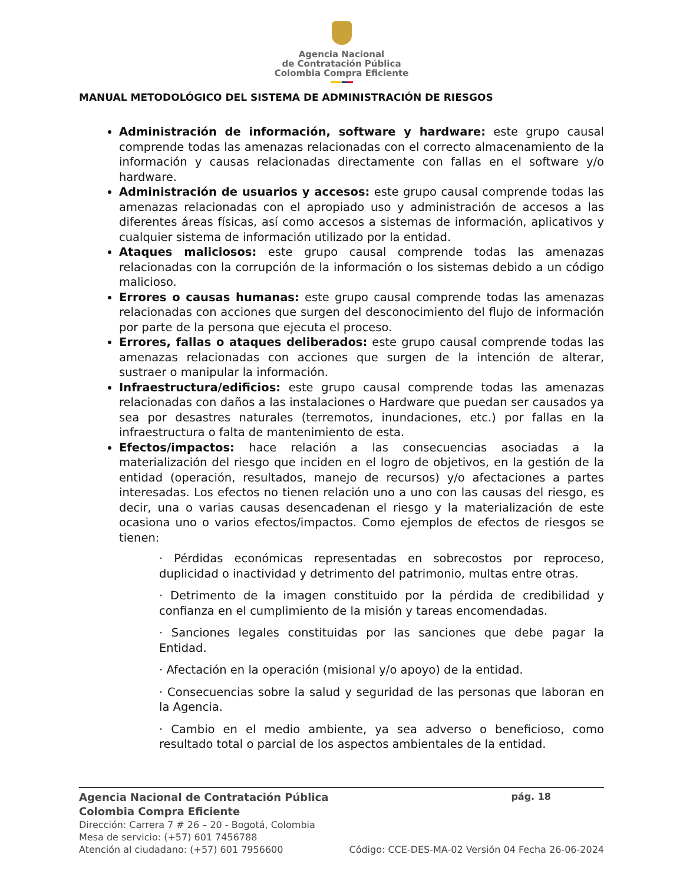Agencia Nacional
de Contratación Pública
Colombia Compra Eficiente
MANUAL METODOLÓGICO DEL SISTEMA DE ADMINISTRACIÓN DE RIESGOS
Administración de información, software y hardware: este grupo causal comprende todas las amenazas relacionadas con el correcto almacenamiento de la información y causas relacionadas directamente con fallas en el software y/o hardware.
Administración de usuarios y accesos: este grupo causal comprende todas las amenazas relacionadas con el apropiado uso y administración de accesos a las diferentes áreas físicas, así como accesos a sistemas de información, aplicativos y cualquier sistema de información utilizado por la entidad.
Ataques maliciosos: este grupo causal comprende todas las amenazas relacionadas con la corrupción de la información o los sistemas debido a un código malicioso.
Errores o causas humanas: este grupo causal comprende todas las amenazas relacionadas con acciones que surgen del desconocimiento del flujo de información por parte de la persona que ejecuta el proceso.
Errores, fallas o ataques deliberados: este grupo causal comprende todas las amenazas relacionadas con acciones que surgen de la intención de alterar, sustraer o manipular la información.
Infraestructura/edificios: este grupo causal comprende todas las amenazas relacionadas con daños a las instalaciones o Hardware que puedan ser causados ya sea por desastres naturales (terremotos, inundaciones, etc.) por fallas en la infraestructura o falta de mantenimiento de esta.
Efectos/impactos: hace relación a las consecuencias asociadas a la materialización del riesgo que inciden en el logro de objetivos, en la gestión de la entidad (operación, resultados, manejo de recursos) y/o afectaciones a partes interesadas. Los efectos no tienen relación uno a uno con las causas del riesgo, es decir, una o varias causas desencadenan el riesgo y la materialización de este ocasiona uno o varios efectos/impactos. Como ejemplos de efectos de riesgos se tienen:
· Pérdidas económicas representadas en sobrecostos por reproceso, duplicidad o inactividad y detrimento del patrimonio, multas entre otras.
· Detrimento de la imagen constituido por la pérdida de credibilidad y confianza en el cumplimiento de la misión y tareas encomendadas.
· Sanciones legales constituidas por las sanciones que debe pagar la Entidad.
· Afectación en la operación (misional y/o apoyo) de la entidad.
· Consecuencias sobre la salud y seguridad de las personas que laboran en la Agencia.
· Cambio en el medio ambiente, ya sea adverso o beneficioso, como resultado total o parcial de los aspectos ambientales de la entidad.
Agencia Nacional de Contratación Pública pág. 18
Colombia Compra Eficiente
Dirección: Carrera 7 # 26 – 20 - Bogotá, Colombia
Mesa de servicio: (+57) 601 7456788
Atención al ciudadano: (+57) 601 7956600 Código: CCE-DES-MA-02 Versión 04 Fecha 26-06-2024